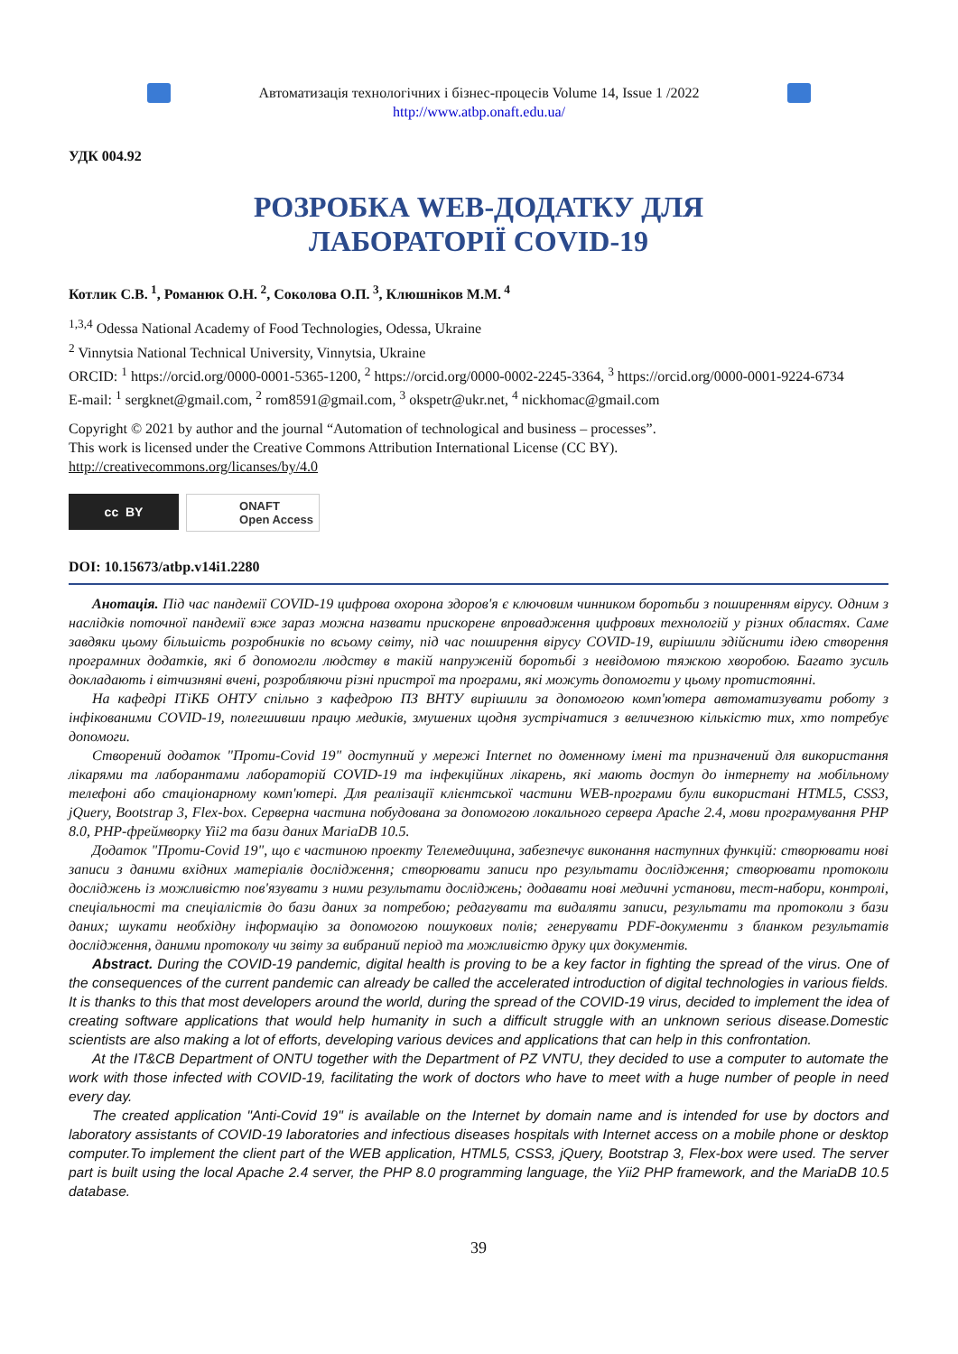Автоматизація технологічних і бізнес-процесів Volume 14, Issue 1 /2022
http://www.atbp.onaft.edu.ua/
УДК 004.92
РОЗРОБКА WEB-ДОДАТКУ ДЛЯ
ЛАБОРАТОРІЇ COVID-19
Котлик С.В.<sup>1</sup>, Романюк О.Н.<sup>2</sup>, Соколова О.П.<sup>3</sup>, Клюшніков М.М.<sup>4</sup>
<sup>1,3,4</sup> Odessa National Academy of Food Technologies, Odessa, Ukraine
<sup>2</sup> Vinnytsia National Technical University, Vinnytsia, Ukraine
ORCID: <sup>1</sup> https://orcid.org/0000-0001-5365-1200, <sup>2</sup> https://orcid.org/0000-0002-2245-3364, <sup>3</sup> https://orcid.org/0000-0001-9224-6734
E-mail: <sup>1</sup> sergknet@gmail.com, <sup>2</sup> rom8591@gmail.com, <sup>3</sup> okspetr@ukr.net, <sup>4</sup> nickhomac@gmail.com
Copyright © 2021 by author and the journal “Automation of technological and business – processes”.
This work is licensed under the Creative Commons Attribution International License (CC BY).
http://creativecommons.org/licanses/by/4.0
cc BY ONAFT
Open Access
DOI: 10.15673/atbp.v14i1.2280
Анотація. Під час пандемії COVID-19 цифрова охорона здоров'я є ключовим чинником боротьби з поширенням вірусу. Одним з наслідків поточної пандемії вже зараз можна назвати прискорене впровадження цифрових технологій у різних областях. Саме завдяки цьому більшість розробників по всьому світу, під час поширення вірусу COVID-19, вирішили здійснити ідею створення програмних додатків, які б допомогли людству в такій напруженій боротьбі з невідомою тяжкою хворобою. Багато зусиль докладають і вітчизняні вчені, розробляючи різні пристрої та програми, які можуть допомогти у цьому протистоянні.
На кафедрі ІТіКБ ОНТУ спільно з кафедрою ПЗ ВНТУ вирішили за допомогою комп'ютера автоматизувати роботу з інфікованими COVID-19, полегшивши працю медиків, змушених щодня зустрічатися з величезною кількістю тих, хто потребує допомоги.
Створений додаток "Проти-Covid 19" доступний у мережі Internet по доменному імені та призначений для використання лікарями та лаборантами лабораторій COVID-19 та інфекційних лікарень, які мають доступ до інтернету на мобільному телефоні або стаціонарному комп'ютері. Для реалізації клієнтської частини WEB-програми були використані HTML5, CSS3, jQuery, Bootstrap 3, Flex-box. Серверна частина побудована за допомогою локального сервера Apache 2.4, мови програмування PHP 8.0, PHP-фреймворку Yii2 та бази даних MariaDB 10.5.
Додаток "Проти-Covid 19", що є частиною проекту Телемедицина, забезпечує виконання наступних функцій: створювати нові записи з даними вхідних матеріалів дослідження; створювати записи про результати дослідження; створювати протоколи досліджень із можливістю пов'язувати з ними результати досліджень; додавати нові медичні установи, тест-набори, контролі, спеціальності та спеціалістів до бази даних за потребою; редагувати та видаляти записи, результати та протоколи з бази даних; шукати необхідну інформацію за допомогою пошукових полів; генерувати PDF-документи з бланком результатів дослідження, даними протоколу чи звіту за вибраний період та можливістю друку цих документів.
Abstract. During the COVID-19 pandemic, digital health is proving to be a key factor in fighting the spread of the virus. One of the consequences of the current pandemic can already be called the accelerated introduction of digital technologies in various fields. It is thanks to this that most developers around the world, during the spread of the COVID-19 virus, decided to implement the idea of creating software applications that would help humanity in such a difficult struggle with an unknown serious disease.Domestic scientists are also making a lot of efforts, developing various devices and applications that can help in this confrontation.
At the IT&CB Department of ONTU together with the Department of PZ VNTU, they decided to use a computer to automate the work with those infected with COVID-19, facilitating the work of doctors who have to meet with a huge number of people in need every day.
The created application "Anti-Covid 19" is available on the Internet by domain name and is intended for use by doctors and laboratory assistants of COVID-19 laboratories and infectious diseases hospitals with Internet access on a mobile phone or desktop computer.To implement the client part of the WEB application, HTML5, CSS3, jQuery, Bootstrap 3, Flex-box were used. The server part is built using the local Apache 2.4 server, the PHP 8.0 programming language, the Yii2 PHP framework, and the MariaDB 10.5 database.
39